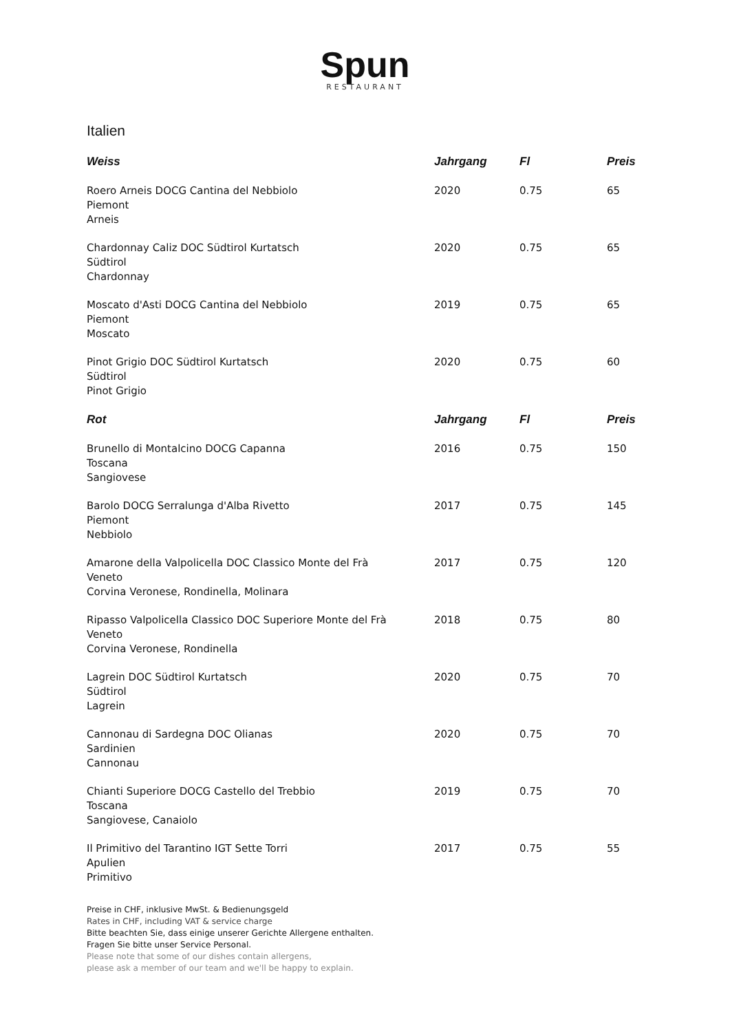Spun
RESTAURANT
Italien
| Weiss | Jahrgang | Fl | Preis |
| --- | --- | --- | --- |
| Roero Arneis DOCG Cantina del Nebbiolo Piemont Arneis | 2020 | 0.75 | 65 |
| Chardonnay Caliz DOC Südtirol Kurtatsch Südtirol Chardonnay | 2020 | 0.75 | 65 |
| Moscato d'Asti DOCG Cantina del Nebbiolo Piemont Moscato | 2019 | 0.75 | 65 |
| Pinot Grigio DOC Südtirol Kurtatsch Südtirol Pinot Grigio | 2020 | 0.75 | 60 |
| Rot | Jahrgang | Fl | Preis |
| Brunello di Montalcino DOCG Capanna Toscana Sangiovese | 2016 | 0.75 | 150 |
| Barolo DOCG Serralunga d'Alba Rivetto Piemont Nebbiolo | 2017 | 0.75 | 145 |
| Amarone della Valpolicella DOC Classico Monte del Frà Veneto Corvina Veronese, Rondinella, Molinara | 2017 | 0.75 | 120 |
| Ripasso Valpolicella Classico DOC Superiore Monte del Frà Veneto Corvina Veronese, Rondinella | 2018 | 0.75 | 80 |
| Lagrein DOC Südtirol Kurtatsch Südtirol Lagrein | 2020 | 0.75 | 70 |
| Cannonau di Sardegna DOC Olianas Sardinien Cannonau | 2020 | 0.75 | 70 |
| Chianti Superiore DOCG Castello del Trebbio Toscana Sangiovese, Canaiolo | 2019 | 0.75 | 70 |
| Il Primitivo del Tarantino IGT Sette Torri Apulien Primitivo | 2017 | 0.75 | 55 |
Preise in CHF, inklusive MwSt. & Bedienungsgeld
Rates in CHF, including VAT & service charge
Bitte beachten Sie, dass einige unserer Gerichte Allergene enthalten.
Fragen Sie bitte unser Service Personal.
Please note that some of our dishes contain allergens,
please ask a member of our team and we'll be happy to explain.